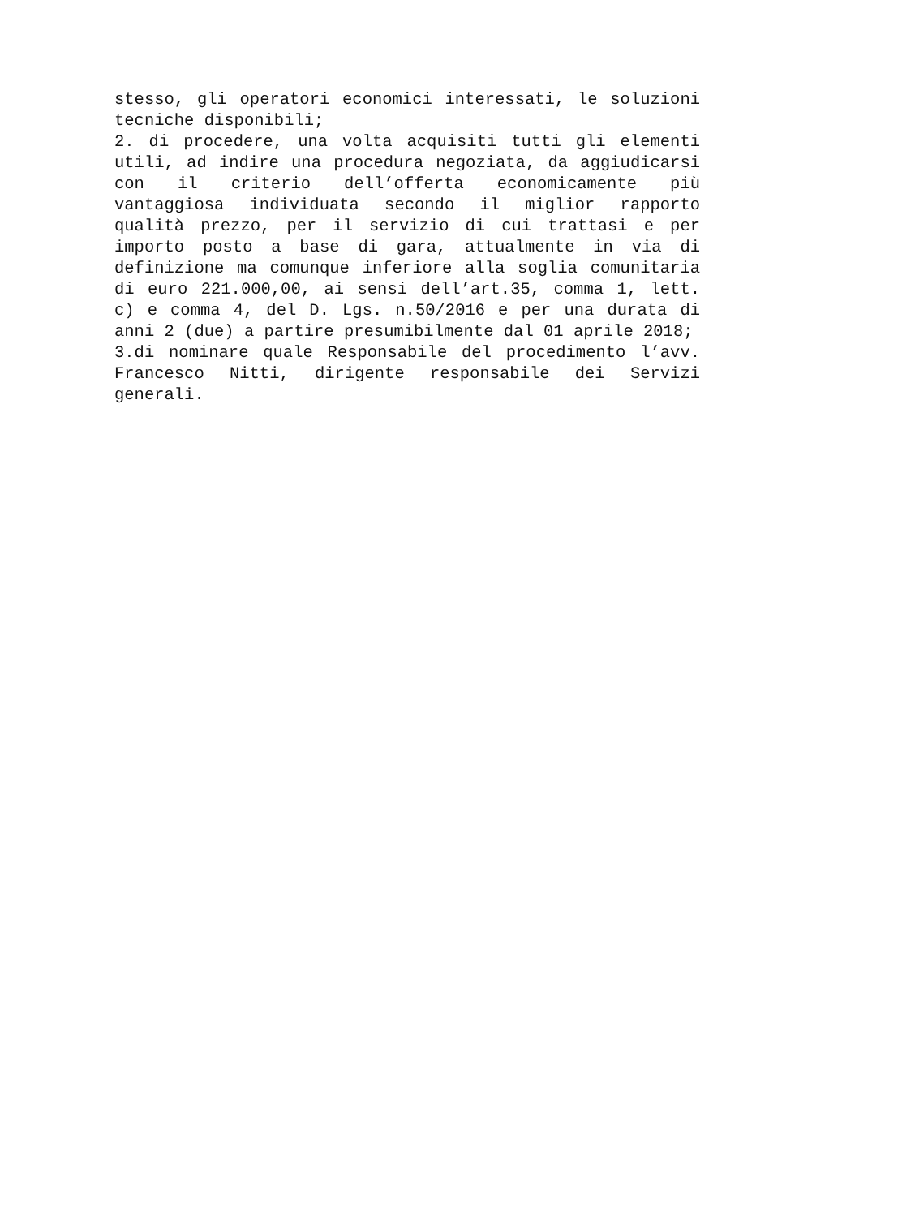stesso, gli operatori economici interessati, le soluzioni tecniche disponibili;
2. di procedere, una volta acquisiti tutti gli elementi utili, ad indire una procedura negoziata, da aggiudicarsi con il criterio dell’offerta economicamente più vantaggiosa individuata secondo il miglior rapporto qualità prezzo, per il servizio di cui trattasi e per importo posto a base di gara, attualmente in via di definizione ma comunque inferiore alla soglia comunitaria di euro 221.000,00, ai sensi dell’art.35, comma 1, lett. c) e comma 4, del D. Lgs. n.50/2016 e per una durata di anni 2 (due) a partire presumibilmente dal 01 aprile 2018;
3.di nominare quale Responsabile del procedimento l’avv. Francesco Nitti, dirigente responsabile dei Servizi generali.